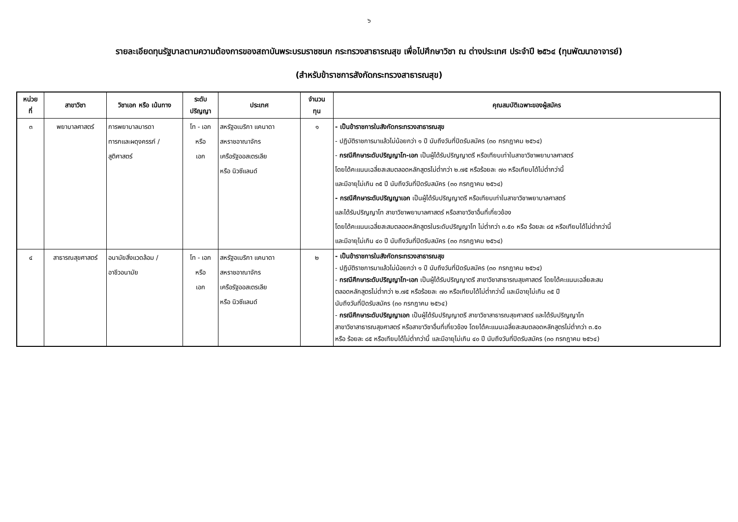๖
รายละเอียดทุนรัฐบาลตามความต้องการของสถาบันพระบรมราชชนก กระทรวงสาธารณสุข เพื่อไปศึกษาวิชา ณ ต่างประเทศ ประจำปี ๒๕๖๔ (ทุนพัฒนาอาจารย์)
(สำหรับข้าราชการสังกัดกระทรวงสาธารณสุข)
| หน่วย ที่ | สาขาวิชา | วิชาเอก หรือ เน้นทาง | ระดับ ปริญญา | ประเทศ | จำนวน ทุน | คุณสมบัติเฉพาะของผู้สมัคร |
| --- | --- | --- | --- | --- | --- | --- |
| ๓ | พยาบาลศาสตร์ | การพยาบาลมารดา ทารกและผดุงครรภ์ / สูติศาสตร์ | โท - เอก หรือ เอก | สหรัฐอเมริกา แคนาดา สหราชอาณาจักร เครือรัฐออสเตรเลีย หรือ นิวซีแลนด์ | ๑ | - เป็นข้าราชการในสังกัดกระทรวงสาธารณสุข - ปฏิบัติราชการมาแล้วไม่น้อยกว่า ๑ ปี นับถึงวันที่ปิดรับสมัคร (๓๐ กรกฎาคม ๒๕๖๔) - กรณีศึกษาระดับปริญญาโท-เอก เป็นผู้ได้รับปริญญาตรี หรือเทียบเท่าในสาขาวิชาพยาบาลศาสตร์ โดยได้คะแนนเฉลี่ยสะสมตลอดหลักสูตรไม่ต่ำกว่า ๒.๗๕ หรือร้อยละ ๗๐ หรือเทียบได้ไม่ต่ำกว่านี้ และมีอายุไม่เกิน ๓๕ ปี นับถึงวันที่ปิดรับสมัคร (๓๐ กรกฎาคม ๒๕๖๔) - กรณีศึกษาระดับปริญญาเอก เป็นผู้ได้รับปริญญาตรี หรือเทียบเท่าในสาขาวิชาพยาบาลศาสตร์ และได้รับปริญญาโท สาขาวิชาพยาบาลศาสตร์ หรือสาขาวิชาอื่นที่เกี่ยวข้อง โดยได้คะแนนเฉลี่ยสะสมตลอดหลักสูตรในระดับปริญญาโท ไม่ต่ำกว่า ๓.๕๐ หรือ ร้อยละ ๘๕ หรือเทียบได้ไม่ต่ำกว่านี้ และมีอายุไม่เกิน ๔๐ ปี นับถึงวันที่ปิดรับสมัคร (๓๐ กรกฎาคม ๒๕๖๔) |
| ๔ | สาธารณสุขศาสตร์ | อนามัยสิ่งแวดล้อม / อาชีวอนามัย | โท - เอก หรือ เอก | สหรัฐอเมริกา แคนาดา สหราชอาณาจักร เครือรัฐออสเตรเลีย หรือ นิวซีแลนด์ | ๒ | - เป็นข้าราชการในสังกัดกระทรวงสาธารณสุข - ปฏิบัติราชการมาแล้วไม่น้อยกว่า ๑ ปี นับถึงวันที่ปิดรับสมัคร (๓๐ กรกฎาคม ๒๕๖๔) - กรณีศึกษาระดับปริญญาโท-เอก เป็นผู้ได้รับปริญญาตรี สาขาวิชาสาธารณสุขศาสตร์ โดยได้คะแนนเฉลี่ยสะสม ตลอดหลักสูตรไม่ต่ำกว่า ๒.๗๕ หรือร้อยละ ๗๐ หรือเทียบได้ไม่ต่ำกว่านี้ และมีอายุไม่เกิน ๓๕ ปี นับถึงวันที่ปิดรับสมัคร (๓๐ กรกฎาคม ๒๕๖๔) - กรณีศึกษาระดับปริญญาเอก เป็นผู้ได้รับปริญญาตรี สาขาวิชาสาธารณสุขศาสตร์ และได้รับปริญญาโท สาขาวิชาสาธารณสุขศาสตร์ หรือสาขาวิชาอื่นที่เกี่ยวข้อง โดยได้คะแนนเฉลี่ยสะสมตลอดหลักสูตรไม่ต่ำกว่า ๓.๕๐ หรือ ร้อยละ ๘๕ หรือเทียบได้ไม่ต่ำกว่านี้ และมีอายุไม่เกิน ๔๐ ปี นับถึงวันที่ปิดรับสมัคร (๓๐ กรกฎาคม ๒๕๖๔) |